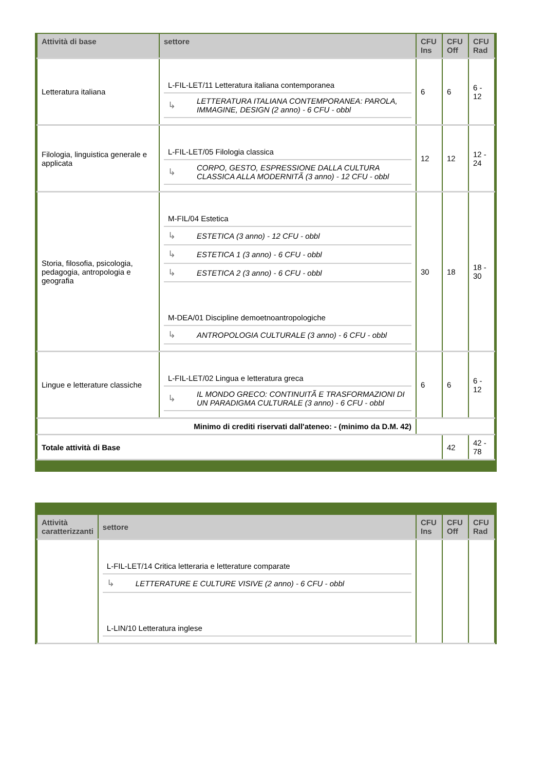| Attività di base | settore | CFU Ins | CFU Off | CFU Rad |
| --- | --- | --- | --- | --- |
| Letteratura italiana | / L-FIL-LET/11 Letteratura italiana contemporanea / / / ↳ / LETTERATURA ITALIANA CONTEMPORANEA: PAROLA, IMMAGINE, DESIGN (2 anno) - 6 CFU - obbl / | 6 | 6 | 6 - 12 |
| Filologia, linguistica generale e applicata | / L-FIL-LET/05 Filologia classica / / / ↳ / CORPO, GESTO, ESPRESSIONE DALLA CULTURA CLASSICA ALLA MODERNITÃ (3 anno) - 12 CFU - obbl / | 12 | 12 | 12 - 24 |
| Storia, filosofia, psicologia, pedagogia, antropologia e geografia | / M-FIL/04 Estetica / / / ↳ / ESTETICA (3 anno) - 12 CFU - obbl / / ↳ / ESTETICA 1 (3 anno) - 6 CFU - obbl / / ↳ / ESTETICA 2 (3 anno) - 6 CFU - obbl / / M-DEA/01 Discipline demoetnoantropologiche / / / ↳ / ANTROPOLOGIA CULTURALE (3 anno) - 6 CFU - obbl / | 30 | 18 | 18 - 30 |
| Lingue e letterature classiche | / L-FIL-LET/02 Lingua e letteratura greca / / / ↳ / IL MONDO GRECO: CONTINUITÃ E TRASFORMAZIONI DI UN PARADIGMA CULTURALE (3 anno) - 6 CFU - obbl / | 6 | 6 | 6 - 12 |
| Minimo di crediti riservati dall'ateneo: - (minimo da D.M. 42) | | | | |
| Totale attività di Base | | | 42 | 42 - 78 |
| Attività caratterizzanti | settore | CFU Ins | CFU Off | CFU Rad |
| --- | --- | --- | --- | --- |
| | / L-FIL-LET/14 Critica letteraria e letterature comparate / / / ↳ / LETTERATURE E CULTURE VISIVE (2 anno) - 6 CFU - obbl / / L-LIN/10 Letteratura inglese / / | | | |